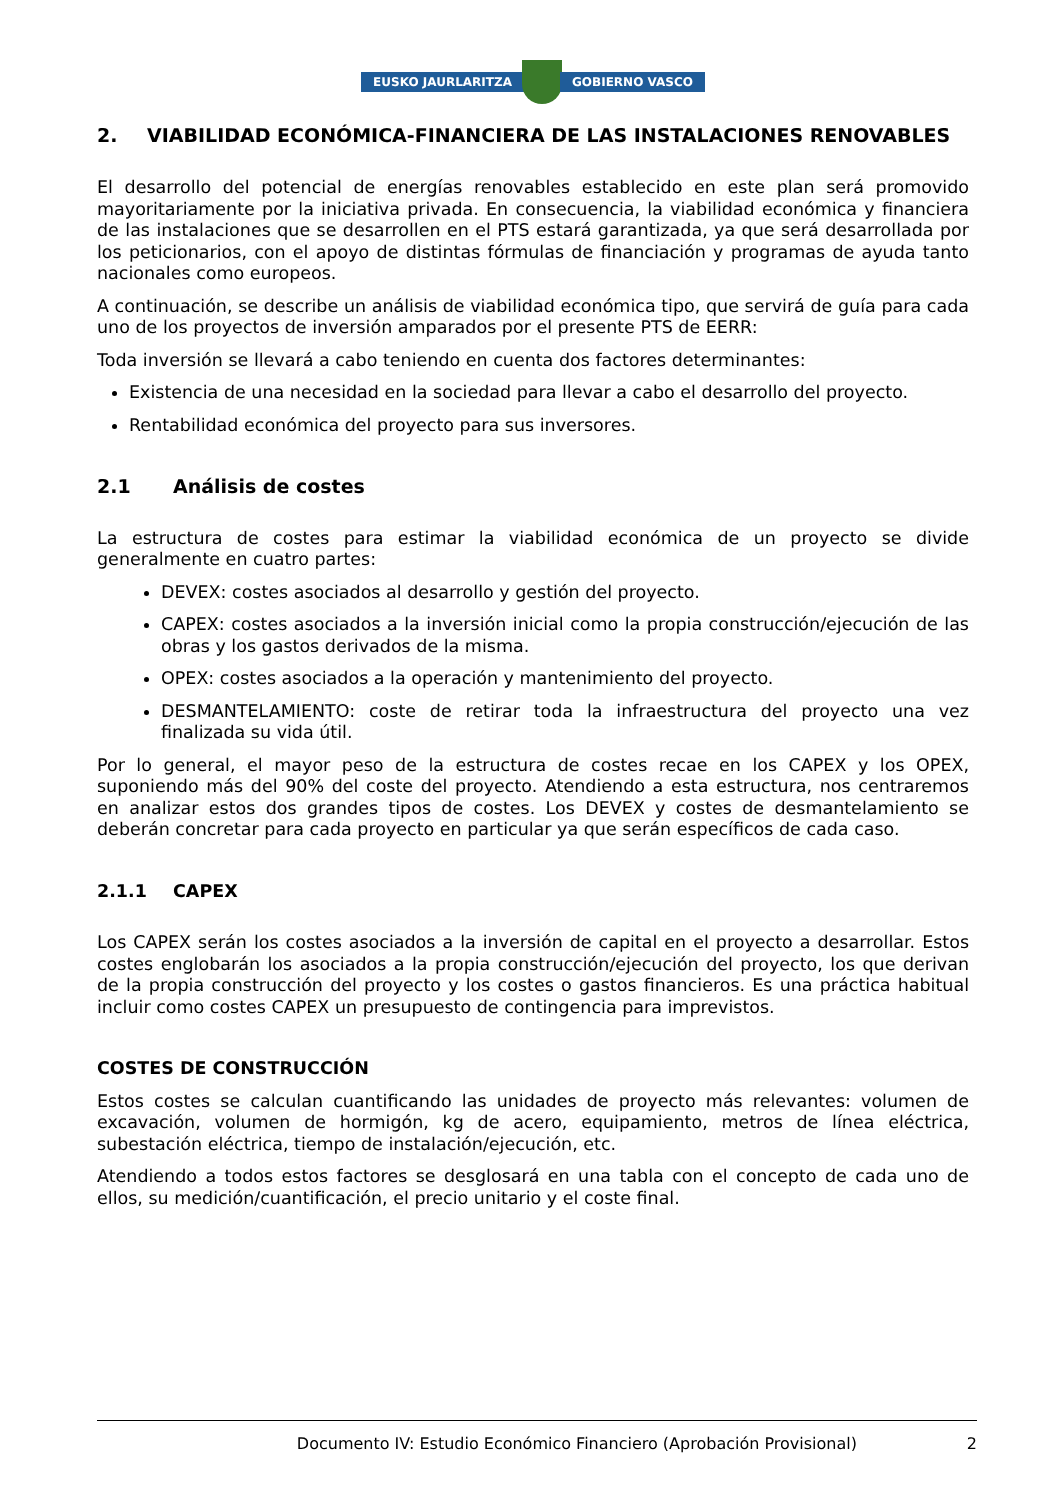EUSKO JAURLARITZA GOBIERNO VASCO
2. VIABILIDAD ECONÓMICA-FINANCIERA DE LAS INSTALACIONES RENOVABLES
El desarrollo del potencial de energías renovables establecido en este plan será promovido mayoritariamente por la iniciativa privada. En consecuencia, la viabilidad económica y financiera de las instalaciones que se desarrollen en el PTS estará garantizada, ya que será desarrollada por los peticionarios, con el apoyo de distintas fórmulas de financiación y programas de ayuda tanto nacionales como europeos.
A continuación, se describe un análisis de viabilidad económica tipo, que servirá de guía para cada uno de los proyectos de inversión amparados por el presente PTS de EERR:
Toda inversión se llevará a cabo teniendo en cuenta dos factores determinantes:
Existencia de una necesidad en la sociedad para llevar a cabo el desarrollo del proyecto.
Rentabilidad económica del proyecto para sus inversores.
2.1 Análisis de costes
La estructura de costes para estimar la viabilidad económica de un proyecto se divide generalmente en cuatro partes:
DEVEX: costes asociados al desarrollo y gestión del proyecto.
CAPEX: costes asociados a la inversión inicial como la propia construcción/ejecución de las obras y los gastos derivados de la misma.
OPEX: costes asociados a la operación y mantenimiento del proyecto.
DESMANTELAMIENTO: coste de retirar toda la infraestructura del proyecto una vez finalizada su vida útil.
Por lo general, el mayor peso de la estructura de costes recae en los CAPEX y los OPEX, suponiendo más del 90% del coste del proyecto. Atendiendo a esta estructura, nos centraremos en analizar estos dos grandes tipos de costes. Los DEVEX y costes de desmantelamiento se deberán concretar para cada proyecto en particular ya que serán específicos de cada caso.
2.1.1 CAPEX
Los CAPEX serán los costes asociados a la inversión de capital en el proyecto a desarrollar. Estos costes englobarán los asociados a la propia construcción/ejecución del proyecto, los que derivan de la propia construcción del proyecto y los costes o gastos financieros. Es una práctica habitual incluir como costes CAPEX un presupuesto de contingencia para imprevistos.
COSTES DE CONSTRUCCIÓN
Estos costes se calculan cuantificando las unidades de proyecto más relevantes: volumen de excavación, volumen de hormigón, kg de acero, equipamiento, metros de línea eléctrica, subestación eléctrica, tiempo de instalación/ejecución, etc.
Atendiendo a todos estos factores se desglosará en una tabla con el concepto de cada uno de ellos, su medición/cuantificación, el precio unitario y el coste final.
Documento IV: Estudio Económico Financiero (Aprobación Provisional) 2